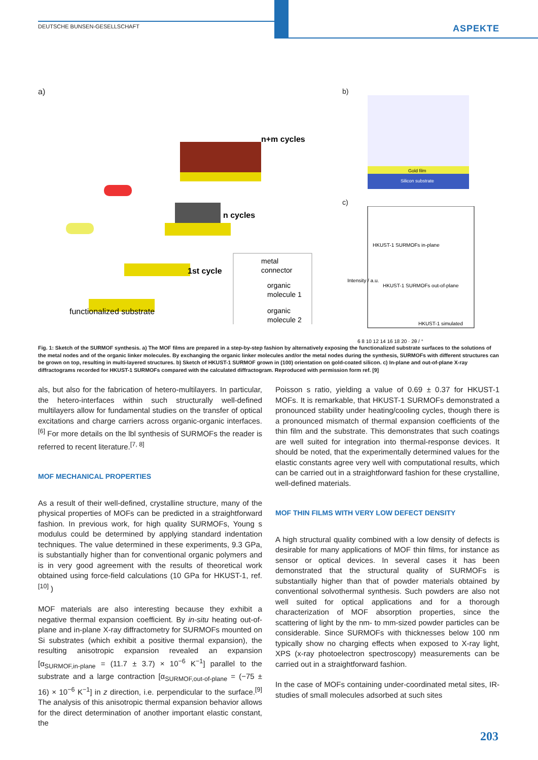DEUTSCHE BUNSEN-GESELLSCHAFT ASPEKTE
a)
n+m cycles
n cycles
1st cycle
functionalized substrate
metal
connector
organic
molecule 1
organic
molecule 2
b)
Gold film
Silicon substrate
c)
HKUST-1 SURMOFs in-plane
HKUST-1 SURMOFs out-of-plane
HKUST-1 simulated
6 8 10 12 14 16 18 20 · 2θ / °
Intensity / a.u.
Fig. 1: Sketch of the SURMOF synthesis. a) The MOF films are prepared in a step-by-step fashion by alternatively exposing the functionalized substrate surfaces to the solutions of the metal nodes and of the organic linker molecules. By exchanging the organic linker molecules and/or the metal nodes during the synthesis, SURMOFs with different structures can be grown on top, resulting in multi-layered structures. b) Sketch of HKUST-1 SURMOF grown in (100) orientation on gold-coated silicon. c) In-plane and out-of-plane X-ray diffractograms recorded for HKUST-1 SURMOFs compared with the calculated diffractogram. Reproduced with permission form ref. [9]
als, but also for the fabrication of hetero-multilayers. In particular, the hetero-interfaces within such structurally well-defined multilayers allow for fundamental studies on the transfer of optical excitations and charge carriers across organic-organic interfaces.<sup>[6]</sup> For more details on the lbl synthesis of SURMOFs the reader is referred to recent literature.<sup>[7, 8]</sup>
MOF MECHANICAL PROPERTIES
As a result of their well-defined, crystalline structure, many of the physical properties of MOFs can be predicted in a straightforward fashion. In previous work, for high quality SURMOFs, Young s modulus could be determined by applying standard indentation techniques. The value determined in these experiments, 9.3 GPa, is substantially higher than for conventional organic polymers and is in very good agreement with the results of theoretical work obtained using force-field calculations (10 GPa for HKUST-1, ref.<sup>[10]</sup> )
MOF materials are also interesting because they exhibit a negative thermal expansion coefficient. By in-situ heating out-of-plane and in-plane X-ray diffractometry for SURMOFs mounted on Si substrates (which exhibit a positive thermal expansion), the resulting anisotropic expansion revealed an expansion [α<sub>SURMOF,in-plane</sub> = (11.7 ± 3.7) × 10<sup>−6</sup> K<sup>−1</sup>] parallel to the substrate and a large contraction [α<sub>SURMOF,out-of-plane</sub> = (−75 ± 16) × 10<sup>−6</sup> K<sup>−1</sup>] in z direction, i.e. perpendicular to the surface.<sup>[9]</sup> The analysis of this anisotropic thermal expansion behavior allows for the direct determination of another important elastic constant, the
Poisson s ratio, yielding a value of 0.69 ± 0.37 for HKUST-1 MOFs. It is remarkable, that HKUST-1 SURMOFs demonstrated a pronounced stability under heating/cooling cycles, though there is a pronounced mismatch of thermal expansion coefficients of the thin film and the substrate. This demonstrates that such coatings are well suited for integration into thermal-response devices. It should be noted, that the experimentally determined values for the elastic constants agree very well with computational results, which can be carried out in a straightforward fashion for these crystalline, well-defined materials.
MOF THIN FILMS WITH VERY LOW DEFECT DENSITY
A high structural quality combined with a low density of defects is desirable for many applications of MOF thin films, for instance as sensor or optical devices. In several cases it has been demonstrated that the structural quality of SURMOFs is substantially higher than that of powder materials obtained by conventional solvothermal synthesis. Such powders are also not well suited for optical applications and for a thorough characterization of MOF absorption properties, since the scattering of light by the nm- to mm-sized powder particles can be considerable. Since SURMOFs with thicknesses below 100 nm typically show no charging effects when exposed to X-ray light, XPS (x-ray photoelectron spectroscopy) measurements can be carried out in a straightforward fashion.
In the case of MOFs containing under-coordinated metal sites, IR-studies of small molecules adsorbed at such sites
203